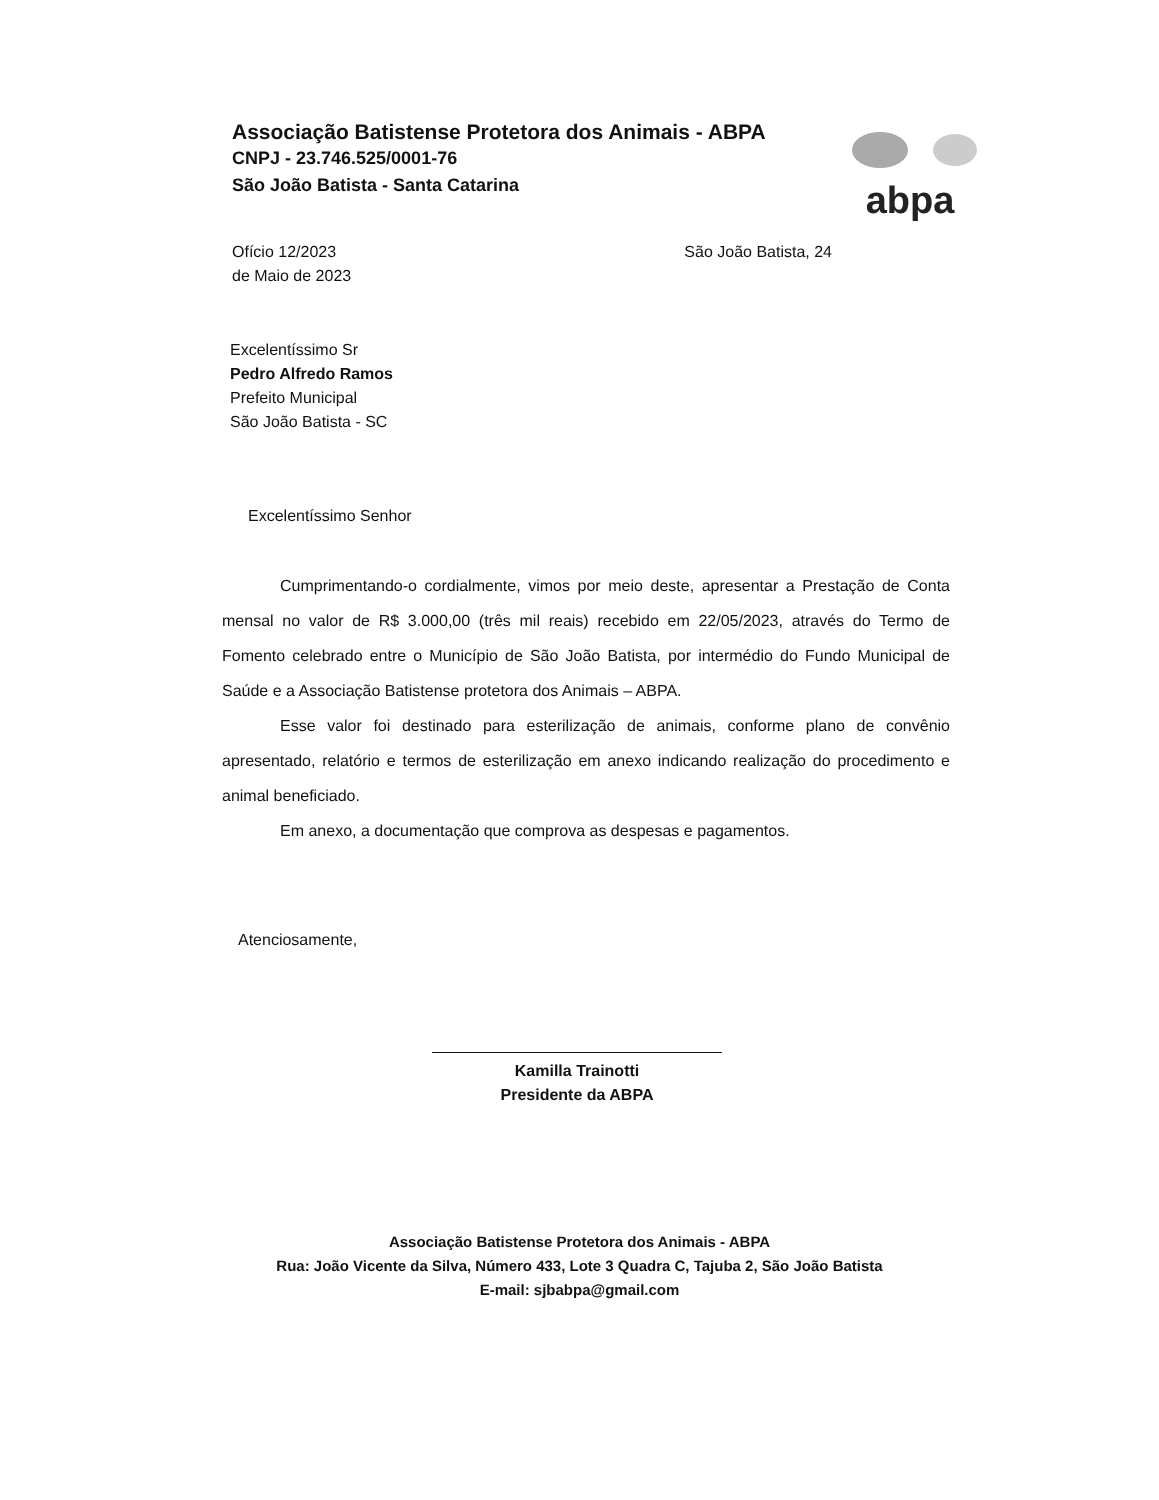Associação Batistense Protetora dos Animais - ABPA
CNPJ - 23.746.525/0001-76
São João Batista - Santa Catarina
abpa
Ofício 12/2023
de Maio de 2023
São João Batista, 24
Excelentíssimo Sr
Pedro Alfredo Ramos
Prefeito Municipal
São João Batista - SC
Excelentíssimo Senhor
Cumprimentando-o cordialmente, vimos por meio deste, apresentar a Prestação de Conta mensal no valor de R$ 3.000,00 (três mil reais) recebido em 22/05/2023, através do Termo de Fomento celebrado entre o Município de São João Batista, por intermédio do Fundo Municipal de Saúde e a Associação Batistense protetora dos Animais – ABPA.
Esse valor foi destinado para esterilização de animais, conforme plano de convênio apresentado, relatório e termos de esterilização em anexo indicando realização do procedimento e animal beneficiado.
Em anexo, a documentação que comprova as despesas e pagamentos.
Atenciosamente,
Kamilla Trainotti
Presidente da ABPA
Associação Batistense Protetora dos Animais - ABPA
Rua: João Vicente da Silva, Número 433, Lote 3 Quadra C, Tajuba 2, São João Batista
E-mail: sjbabpa@gmail.com